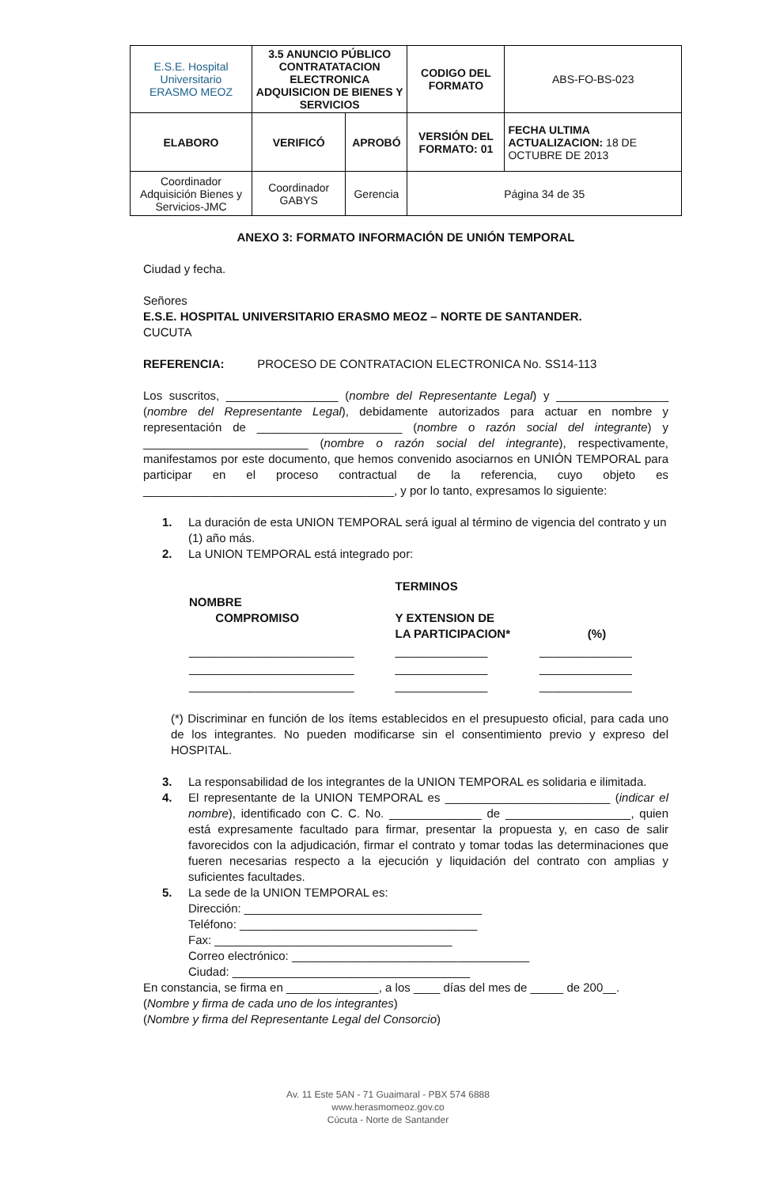| E.S.E. Hospital Universitario ERASMO MEOZ | 3.5 ANUNCIO PÚBLICO CONTRATATACION ELECTRONICA ADQUISICION DE BIENES Y SERVICIOS | | CODIGO DEL FORMATO | ABS-FO-BS-023 |
| ELABORO | VERIFICÓ | APROBÓ | VERSIÓN DEL FORMATO: 01 | FECHA ULTIMA ACTUALIZACION: 18 DE OCTUBRE DE 2013 |
| Coordinador Adquisición Bienes y Servicios-JMC | Coordinador GABYS | Gerencia | Página 34 de 35 | |
ANEXO 3: FORMATO INFORMACIÓN DE UNIÓN TEMPORAL
Ciudad y fecha.
Señores
E.S.E. HOSPITAL UNIVERSITARIO ERASMO MEOZ – NORTE DE SANTANDER.
CUCUTA
REFERENCIA: PROCESO DE CONTRATACION ELECTRONICA No. SS14-113
Los suscritos, _________________ (nombre del Representante Legal) y _________________ (nombre del Representante Legal), debidamente autorizados para actuar en nombre y representación de ______________________ (nombre o razón social del integrante) y _________________________ (nombre o razón social del integrante), respectivamente, manifestamos por este documento, que hemos convenido asociarnos en UNIÓN TEMPORAL para participar en el proceso contractual de la referencia, cuyo objeto es ______________________________________, y por lo tanto, expresamos lo siguiente:
1. La duración de esta UNION TEMPORAL será igual al término de vigencia del contrato y un (1) año más.
2. La UNION TEMPORAL está integrado por:
| NOMBRE COMPROMISO | TERMINOS Y EXTENSION DE LA PARTICIPACION* | (%) |
| --- | --- | --- |
| _________________________ | ______________ | ______________ |
| _________________________ | ______________ | ______________ |
| _________________________ | ______________ | ______________ |
(*) Discriminar en función de los ítems establecidos en el presupuesto oficial, para cada uno de los integrantes. No pueden modificarse sin el consentimiento previo y expreso del HOSPITAL.
3. La responsabilidad de los integrantes de la UNION TEMPORAL es solidaria e ilimitada.
4. El representante de la UNION TEMPORAL es _________________________ (indicar el nombre), identificado con C. C. No. ______________ de ___________________, quien está expresamente facultado para firmar, presentar la propuesta y, en caso de salir favorecidos con la adjudicación, firmar el contrato y tomar todas las determinaciones que fueren necesarias respecto a la ejecución y liquidación del contrato con amplias y suficientes facultades.
5. La sede de la UNION TEMPORAL es:
Dirección: ____________________________________
Teléfono: ____________________________________
Fax: ____________________________________
Correo electrónico: ____________________________________
Ciudad: ____________________________________
En constancia, se firma en ______________, a los ____ días del mes de _____ de 200__.
(Nombre y firma de cada uno de los integrantes)
(Nombre y firma del Representante Legal del Consorcio)
Av. 11 Este 5AN - 71 Guaimaral - PBX 574 6888
www.herasmomeoz.gov.co
Cúcuta - Norte de Santander